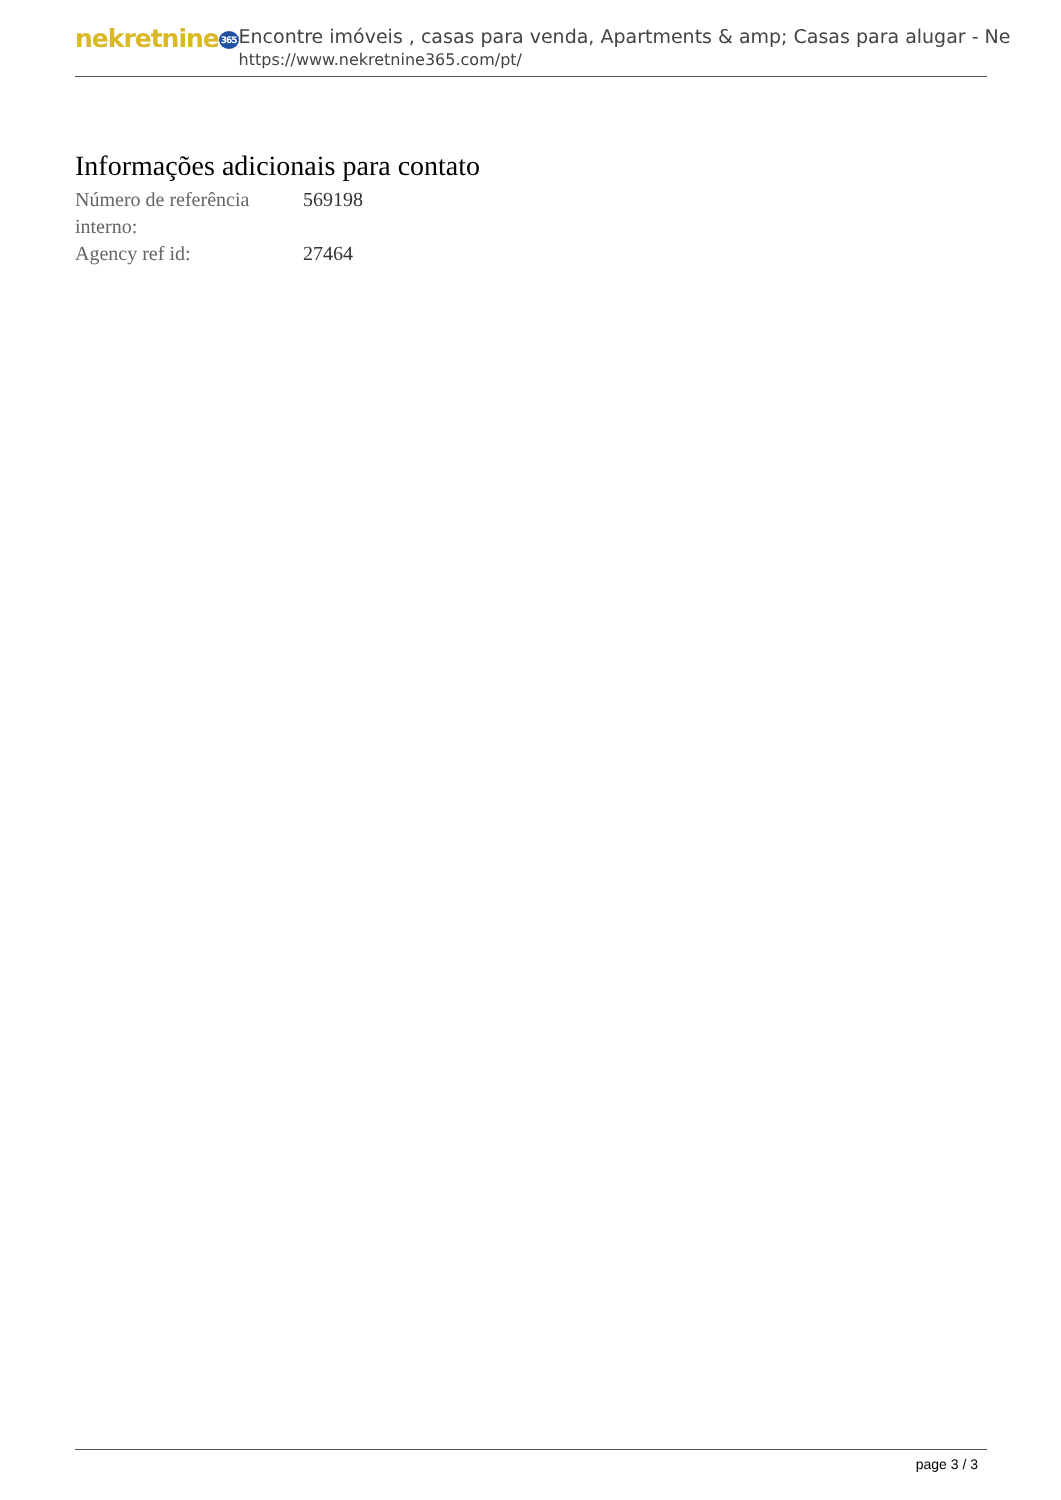nekretnine365
Encontre imóveis , casas para venda, Apartments & amp; Casas para alugar - Ne
https://www.nekretnine365.com/pt/
Informações adicionais para contato
| Número de referência interno: | 569198 |
| Agency ref id: | 27464 |
page 3 / 3